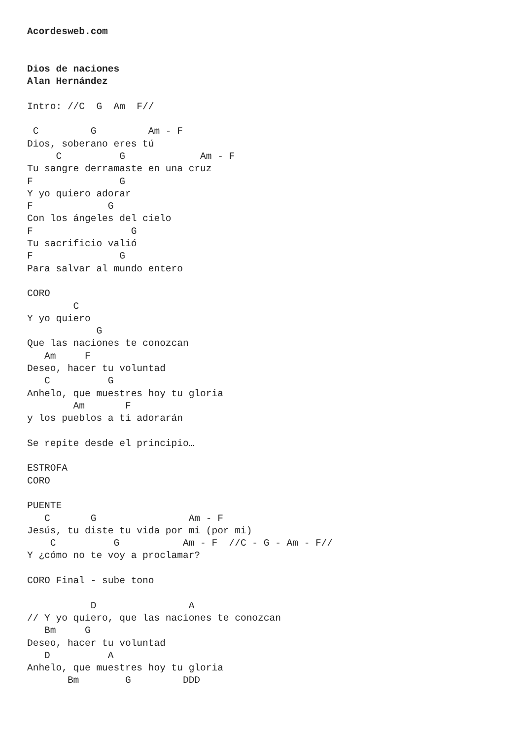Acordesweb.com


Dios de naciones
Alan Hernández

Intro: //C  G  Am  F//

 C         G         Am - F
Dios, soberano eres tú
     C          G             Am - F
Tu sangre derramaste en una cruz
F               G
Y yo quiero adorar
F             G
Con los ángeles del cielo
F                 G
Tu sacrificio valió
F               G
Para salvar al mundo entero

CORO
        C
Y yo quiero
            G
Que las naciones te conozcan
   Am     F
Deseo, hacer tu voluntad
   C          G
Anhelo, que muestres hoy tu gloria
        Am       F
y los pueblos a ti adorarán

Se repite desde el principio…

ESTROFA
CORO

PUENTE
   C       G                Am - F
Jesús, tu diste tu vida por mi (por mi)
    C          G           Am - F  //C - G - Am - F//
Y ¿cómo no te voy a proclamar?

CORO Final - sube tono

           D                A
// Y yo quiero, que las naciones te conozcan
   Bm     G
Deseo, hacer tu voluntad
   D          A
Anhelo, que muestres hoy tu gloria
       Bm        G         DDD